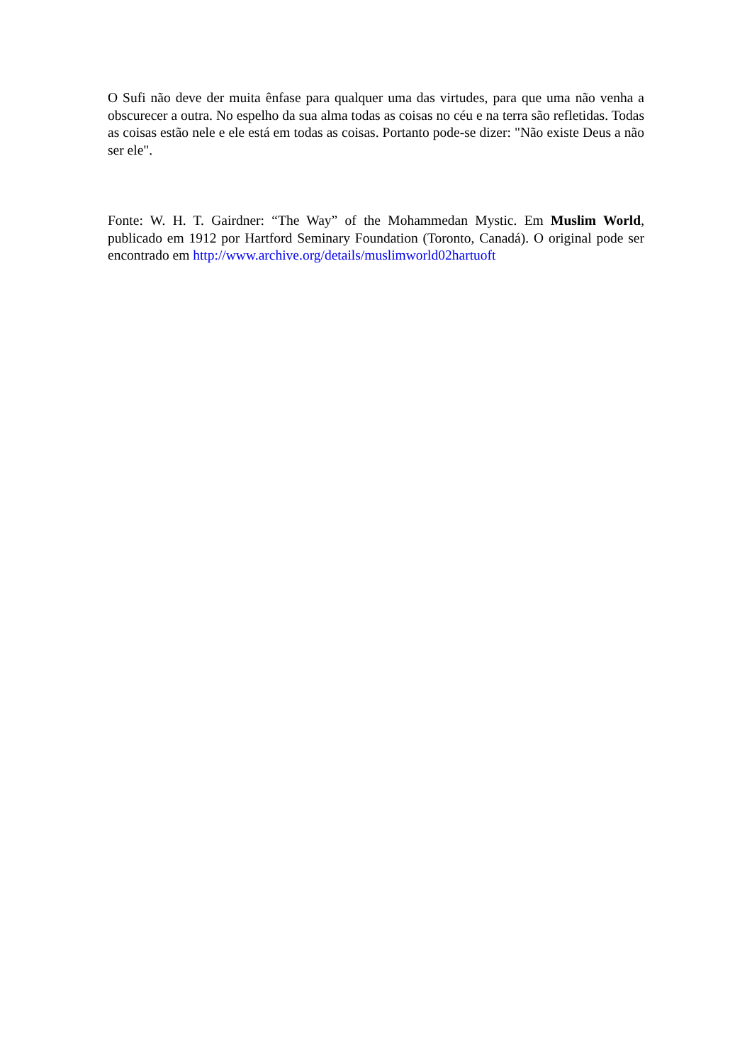O Sufi não deve der muita ênfase para qualquer uma das virtudes, para que uma não venha a obscurecer a outra. No espelho da sua alma todas as coisas no céu e na terra são refletidas. Todas as coisas estão nele e ele está em todas as coisas. Portanto pode-se dizer: "Não existe Deus a não ser ele".
Fonte: W. H. T. Gairdner: “The Way” of the Mohammedan Mystic. Em Muslim World, publicado em 1912 por Hartford Seminary Foundation (Toronto, Canadá). O original pode ser encontrado em http://www.archive.org/details/muslimworld02hartuoft